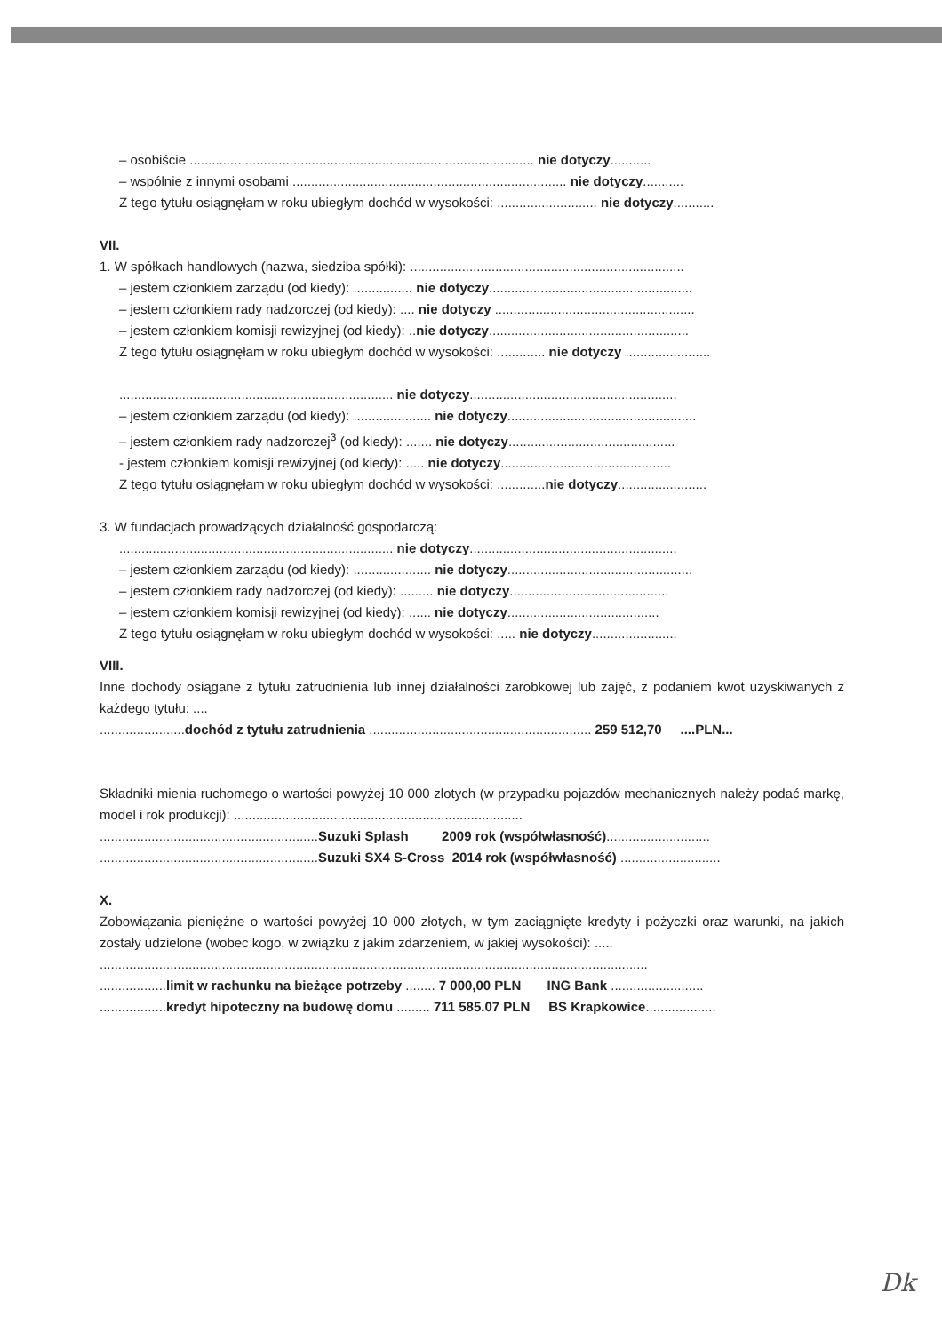– osobiście ............................................................................................. nie dotyczy...........
– wspólnie z innymi osobami .......................................................................... nie dotyczy...........
Z tego tytułu osiągnęłam w roku ubiegłym dochód w wysokości: ........................... nie dotyczy...........
VII.
1. W spółkach handlowych (nazwa, siedziba spółki): ..........................................................................
– jestem członkiem zarządu (od kiedy): ................ nie dotyczy.......................................................
– jestem członkiem rady nadzorczej (od kiedy): .... nie dotyczy ......................................................
– jestem członkiem komisji rewizyjnej (od kiedy): ..nie dotyczy......................................................
Z tego tytułu osiągnęłam w roku ubiegłym dochód w wysokości: ............. nie dotyczy .......................
.......................................................................... nie dotyczy........................................................
– jestem członkiem zarządu (od kiedy): ..................... nie dotyczy...................................................
– jestem członkiem rady nadzorczej<sup>3</sup> (od kiedy): ....... nie dotyczy.............................................
- jestem członkiem komisji rewizyjnej (od kiedy): ..... nie dotyczy..............................................
Z tego tytułu osiągnęłam w roku ubiegłym dochód w wysokości: .............nie dotyczy........................
3. W fundacjach prowadzących działalność gospodarczą:
.......................................................................... nie dotyczy........................................................
– jestem członkiem zarządu (od kiedy): ..................... nie dotyczy..................................................
– jestem członkiem rady nadzorczej (od kiedy): ......... nie dotyczy...........................................
– jestem członkiem komisji rewizyjnej (od kiedy): ...... nie dotyczy.........................................
Z tego tytułu osiągnęłam w roku ubiegłym dochód w wysokości: ..... nie dotyczy.......................
VIII.
Inne dochody osiągane z tytułu zatrudnienia lub innej działalności zarobkowej lub zajęć, z podaniem kwot uzyskiwanych z każdego tytułu: ....
.......................dochód z tytułu zatrudnienia ............................................................ 259 512,70 ....PLN...
Składniki mienia ruchomego o wartości powyżej 10 000 złotych (w przypadku pojazdów mechanicznych należy podać markę, model i rok produkcji): ..............................................................................
...........................................................Suzuki Splash 2009 rok (współwłasność)............................
...........................................................Suzuki SX4 S-Cross 2014 rok (współwłasność) ...........................
X.
Zobowiązania pieniężne o wartości powyżej 10 000 złotych, w tym zaciągnięte kredyty i pożyczki oraz warunki, na jakich zostały udzielone (wobec kogo, w związku z jakim zdarzeniem, w jakiej wysokości): .....
....................................................................................................................................................
..................limit w rachunku na bieżące potrzeby ........ 7 000,00 PLN ING Bank .........................
..................kredyt hipoteczny na budowę domu ......... 711 585.07 PLN BS Krapkowice...................
Dk